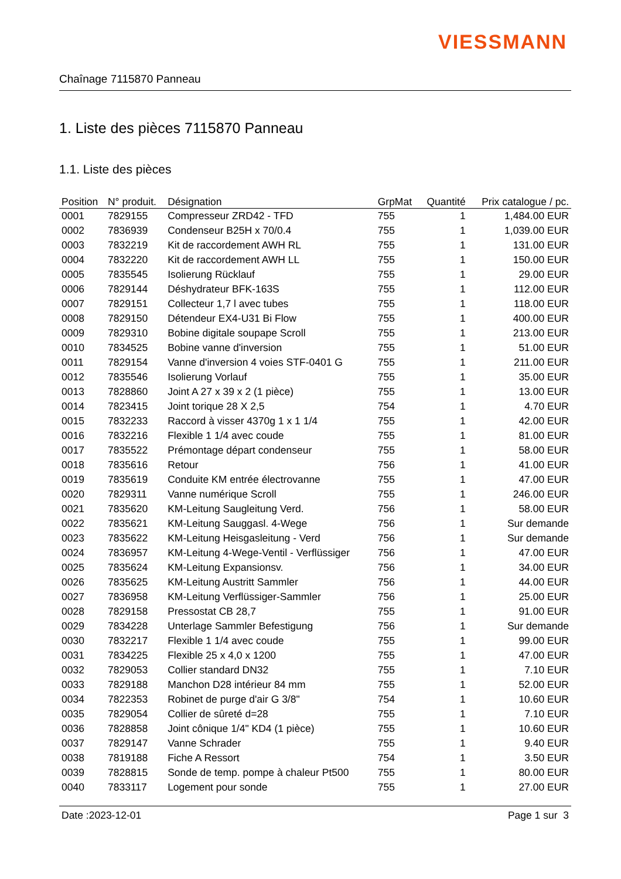VIESSMANN
Chaînage 7115870 Panneau
1. Liste des pièces 7115870 Panneau
1.1. Liste des pièces
| Position | N° produit. | Désignation | GrpMat | Quantité | Prix catalogue / pc. |
| --- | --- | --- | --- | --- | --- |
| 0001 | 7829155 | Compresseur ZRD42 - TFD | 755 | 1 | 1,484.00 EUR |
| 0002 | 7836939 | Condenseur B25H x 70/0.4 | 755 | 1 | 1,039.00 EUR |
| 0003 | 7832219 | Kit de raccordement AWH RL | 755 | 1 | 131.00 EUR |
| 0004 | 7832220 | Kit de raccordement AWH LL | 755 | 1 | 150.00 EUR |
| 0005 | 7835545 | Isolierung Rücklauf | 755 | 1 | 29.00 EUR |
| 0006 | 7829144 | Déshydrateur BFK-163S | 755 | 1 | 112.00 EUR |
| 0007 | 7829151 | Collecteur 1,7 l avec tubes | 755 | 1 | 118.00 EUR |
| 0008 | 7829150 | Détendeur EX4-U31 Bi Flow | 755 | 1 | 400.00 EUR |
| 0009 | 7829310 | Bobine digitale soupape Scroll | 755 | 1 | 213.00 EUR |
| 0010 | 7834525 | Bobine vanne d'inversion | 755 | 1 | 51.00 EUR |
| 0011 | 7829154 | Vanne d'inversion 4 voies STF-0401 G | 755 | 1 | 211.00 EUR |
| 0012 | 7835546 | Isolierung Vorlauf | 755 | 1 | 35.00 EUR |
| 0013 | 7828860 | Joint A 27 x 39 x 2 (1 pièce) | 755 | 1 | 13.00 EUR |
| 0014 | 7823415 | Joint torique 28 X 2,5 | 754 | 1 | 4.70 EUR |
| 0015 | 7832233 | Raccord à visser 4370g 1 x 1 1/4 | 755 | 1 | 42.00 EUR |
| 0016 | 7832216 | Flexible 1 1/4 avec coude | 755 | 1 | 81.00 EUR |
| 0017 | 7835522 | Prémontage départ condenseur | 755 | 1 | 58.00 EUR |
| 0018 | 7835616 | Retour | 756 | 1 | 41.00 EUR |
| 0019 | 7835619 | Conduite KM entrée électrovanne | 755 | 1 | 47.00 EUR |
| 0020 | 7829311 | Vanne numérique Scroll | 755 | 1 | 246.00 EUR |
| 0021 | 7835620 | KM-Leitung Saugleitung Verd. | 756 | 1 | 58.00 EUR |
| 0022 | 7835621 | KM-Leitung Sauggasl. 4-Wege | 756 | 1 | Sur demande |
| 0023 | 7835622 | KM-Leitung Heisgasleitung - Verd | 756 | 1 | Sur demande |
| 0024 | 7836957 | KM-Leitung 4-Wege-Ventil - Verflüssiger | 756 | 1 | 47.00 EUR |
| 0025 | 7835624 | KM-Leitung Expansionsv. | 756 | 1 | 34.00 EUR |
| 0026 | 7835625 | KM-Leitung Austritt Sammler | 756 | 1 | 44.00 EUR |
| 0027 | 7836958 | KM-Leitung Verflüssiger-Sammler | 756 | 1 | 25.00 EUR |
| 0028 | 7829158 | Pressostat CB 28,7 | 755 | 1 | 91.00 EUR |
| 0029 | 7834228 | Unterlage Sammler Befestigung | 756 | 1 | Sur demande |
| 0030 | 7832217 | Flexible 1 1/4 avec coude | 755 | 1 | 99.00 EUR |
| 0031 | 7834225 | Flexible 25 x 4,0 x 1200 | 755 | 1 | 47.00 EUR |
| 0032 | 7829053 | Collier standard DN32 | 755 | 1 | 7.10 EUR |
| 0033 | 7829188 | Manchon D28 intérieur 84 mm | 755 | 1 | 52.00 EUR |
| 0034 | 7822353 | Robinet de purge d'air G 3/8" | 754 | 1 | 10.60 EUR |
| 0035 | 7829054 | Collier de sûreté d=28 | 755 | 1 | 7.10 EUR |
| 0036 | 7828858 | Joint cônique 1/4" KD4 (1 pièce) | 755 | 1 | 10.60 EUR |
| 0037 | 7829147 | Vanne Schrader | 755 | 1 | 9.40 EUR |
| 0038 | 7819188 | Fiche A Ressort | 754 | 1 | 3.50 EUR |
| 0039 | 7828815 | Sonde de temp. pompe à chaleur Pt500 | 755 | 1 | 80.00 EUR |
| 0040 | 7833117 | Logement pour sonde | 755 | 1 | 27.00 EUR |
Date :2023-12-01 Page 1 sur 3